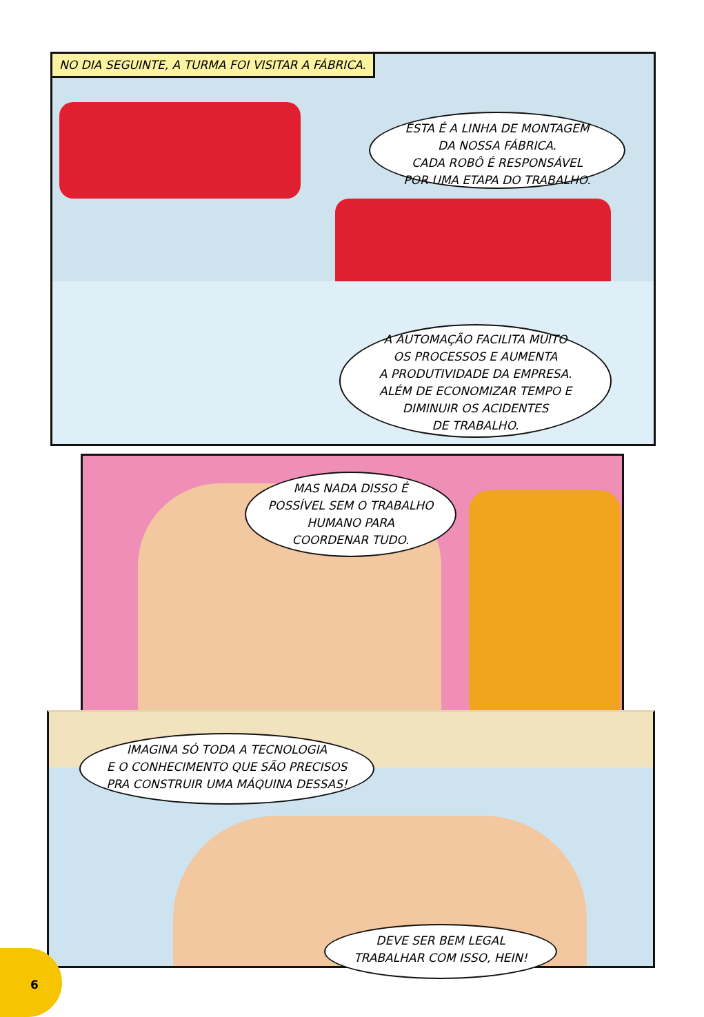NO DIA SEGUINTE, A TURMA FOI VISITAR A FÁBRICA.
ESTA É A LINHA DE MONTAGEM
DA NOSSA FÁBRICA.
CADA ROBÔ É RESPONSÁVEL
POR UMA ETAPA DO TRABALHO.
A AUTOMAÇÃO FACILITA MUITO
OS PROCESSOS E AUMENTA
A PRODUTIVIDADE DA EMPRESA.
ALÉM DE ECONOMIZAR TEMPO E
DIMINUIR OS ACIDENTES
DE TRABALHO.
MAS NADA DISSO É
POSSÍVEL SEM O TRABALHO
HUMANO PARA
COORDENAR TUDO.
IMAGINA SÓ TODA A TECNOLOGIA
E O CONHECIMENTO QUE SÃO PRECISOS
PRA CONSTRUIR UMA MÁQUINA DESSAS!
DEVE SER BEM LEGAL
TRABALHAR COM ISSO, HEIN!
6